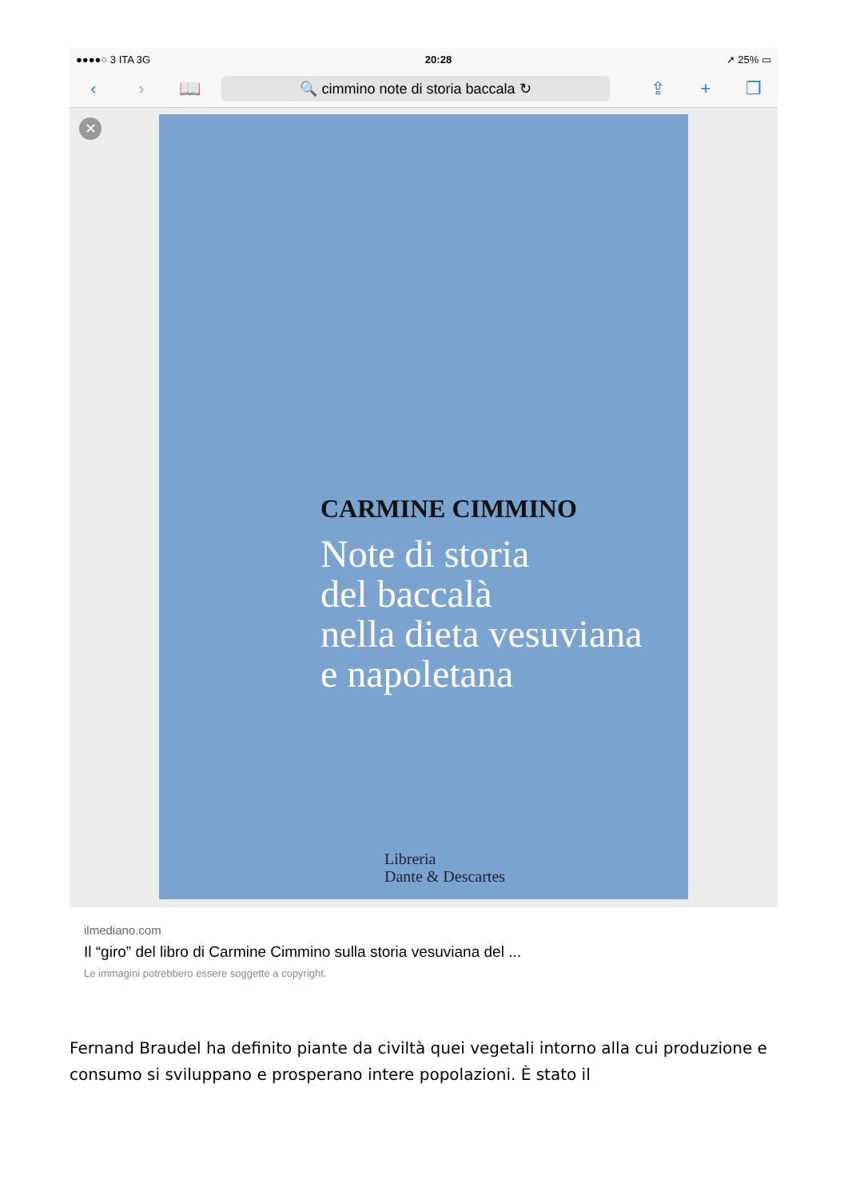●●●●○ 3 ITA 3G 20:28 ➚ 25% ▭
‹ › 📖
🔍 cimmino note di storia baccala ↻
⇪ + ❐
✕
CARMINE CIMMINO
Note di storia
del baccalà
nella dieta vesuviana
e napoletana
Libreria
Dante & Descartes
ilmediano.com
Il “giro” del libro di Carmine Cimmino sulla storia vesuviana del ...
Le immagini potrebbero essere soggette a copyright.
Fernand Braudel ha definito piante da civiltà quei vegetali intorno alla cui produzione e consumo si sviluppano e prosperano intere popolazioni. È stato il